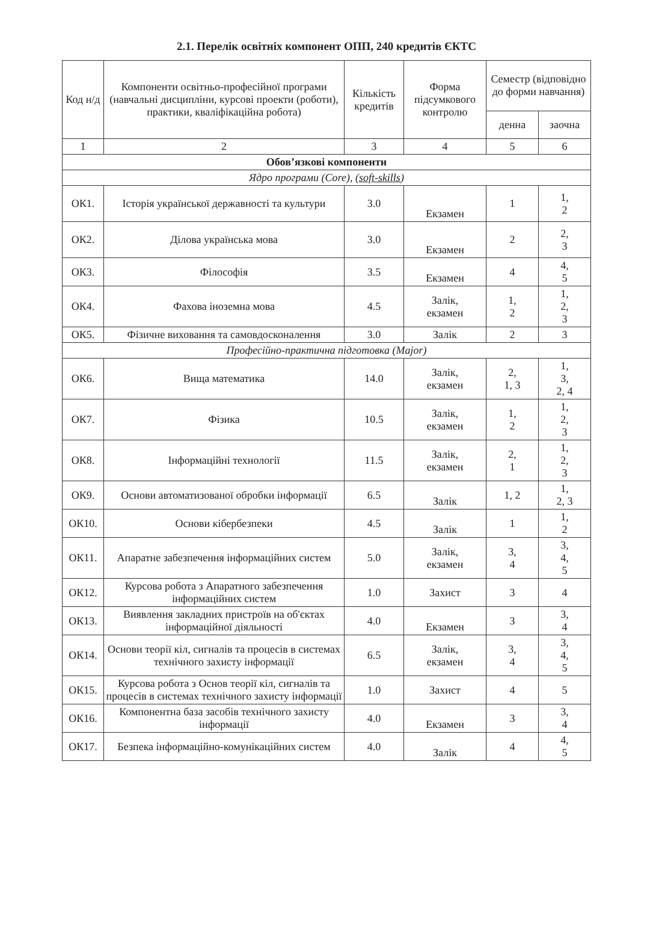2.1. Перелік освітніх компонент ОПП, 240 кредитів ЄКТС
| Код н/д | Компоненти освітньо-професійної програми (навчальні дисципліни, курсові проекти (роботи), практики, кваліфікаційна робота) | Кількість кредитів | Форма підсумкового контролю | Семестр (відповідно до форми навчання) | |
| --- | --- | --- | --- | --- | --- |
| | | | | денна | заочна |
| 1 | 2 | 3 | 4 | 5 | 6 |
| Обов’язкові компоненти | | | | | |
| Ядро програми (Core), ( soft-skills ) | | | | | |
| ОК1. | Історія української державності та культури | 3.0 | Екзамен | 1 | 1, 2 |
| ОК2. | Ділова українська мова | 3.0 | Екзамен | 2 | 2, 3 |
| ОК3. | Філософія | 3.5 | Екзамен | 4 | 4, 5 |
| ОК4. | Фахова іноземна мова | 4.5 | Залік, екзамен | 1, 2 | 1, 2, 3 |
| ОК5. | Фізичне виховання та самовдосконалення | 3.0 | Залік | 2 | 3 |
| Професійно-практична підготовка (Major) | | | | | |
| ОК6. | Вища математика | 14.0 | Залік, екзамен | 2, 1, 3 | 1, 3, 2, 4 |
| ОК7. | Фізика | 10.5 | Залік, екзамен | 1, 2 | 1, 2, 3 |
| ОК8. | Інформаційні технології | 11.5 | Залік, екзамен | 2, 1 | 1, 2, 3 |
| ОК9. | Основи автоматизованої обробки інформації | 6.5 | Залік | 1, 2 | 1, 2, 3 |
| ОК10. | Основи кібербезпеки | 4.5 | Залік | 1 | 1, 2 |
| ОК11. | Апаратне забезпечення інформаційних систем | 5.0 | Залік, екзамен | 3, 4 | 3, 4, 5 |
| ОК12. | Курсова робота з Апаратного забезпечення інформаційних систем | 1.0 | Захист | 3 | 4 |
| ОК13. | Виявлення закладних пристроїв на об'єктах інформаційної діяльності | 4.0 | Екзамен | 3 | 3, 4 |
| ОК14. | Основи теорії кіл, сигналів та процесів в системах технічного захисту інформації | 6.5 | Залік, екзамен | 3, 4 | 3, 4, 5 |
| ОК15. | Курсова робота з Основ теорії кіл, сигналів та процесів в системах технічного захисту інформації | 1.0 | Захист | 4 | 5 |
| ОК16. | Компонентна база засобів технічного захисту інформації | 4.0 | Екзамен | 3 | 3, 4 |
| ОК17. | Безпека інформаційно-комунікаційних систем | 4.0 | Залік | 4 | 4, 5 |